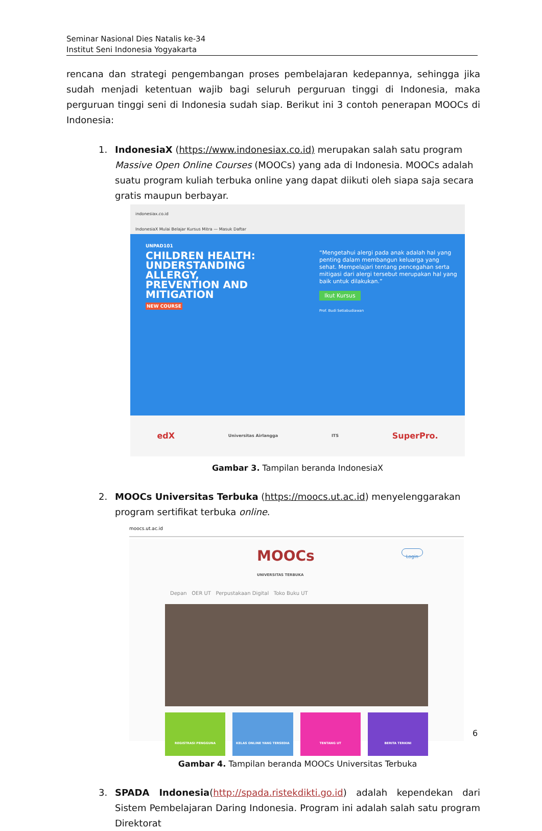Seminar Nasional Dies Natalis ke-34
Institut Seni Indonesia Yogyakarta
rencana dan strategi pengembangan proses pembelajaran kedepannya, sehingga jika sudah menjadi ketentuan wajib bagi seluruh perguruan tinggi di Indonesia, maka perguruan tinggi seni di Indonesia sudah siap. Berikut ini 3 contoh penerapan MOOCs di Indonesia:
1. IndonesiaX (https://www.indonesiax.co.id) merupakan salah satu program Massive Open Online Courses (MOOCs) yang ada di Indonesia. MOOCs adalah suatu program kuliah terbuka online yang dapat diikuti oleh siapa saja secara gratis maupun berbayar.
indonesiax.co.id
IndonesiaX Mulai Belajar Kursus Mitra — Masuk Daftar
UNPAD101
CHILDREN HEALTH: UNDERSTANDING ALLERGY, PREVENTION AND MITIGATION
NEW COURSE
“Mengetahui alergi pada anak adalah hal yang penting dalam membangun keluarga yang sehat. Mempelajari tentang pencegahan serta mitigasi dari alergi tersebut merupakan hal yang baik untuk dilakukan.”
Ikut Kursus
Prof. Budi Setiabudiawan
edX Universitas Airlangga ITS SuperPro.
Gambar 3. Tampilan beranda IndonesiaX
2. MOOCs Universitas Terbuka (https://moocs.ut.ac.id) menyelenggarakan program sertifikat terbuka online.
moocs.ut.ac.id
MOOCs
UNIVERSITAS TERBUKA Login
Depan OER UT Perpustakaan Digital Toko Buku UT
REGISTRASI PENGGUNA KELAS ONLINE YANG TERSEDIA TENTANG UT BERITA TERKINI
Gambar 4. Tampilan beranda MOOCs Universitas Terbuka
3. SPADA Indonesia(http://spada.ristekdikti.go.id) adalah kependekan dari Sistem Pembelajaran Daring Indonesia. Program ini adalah salah satu program Direktorat
6